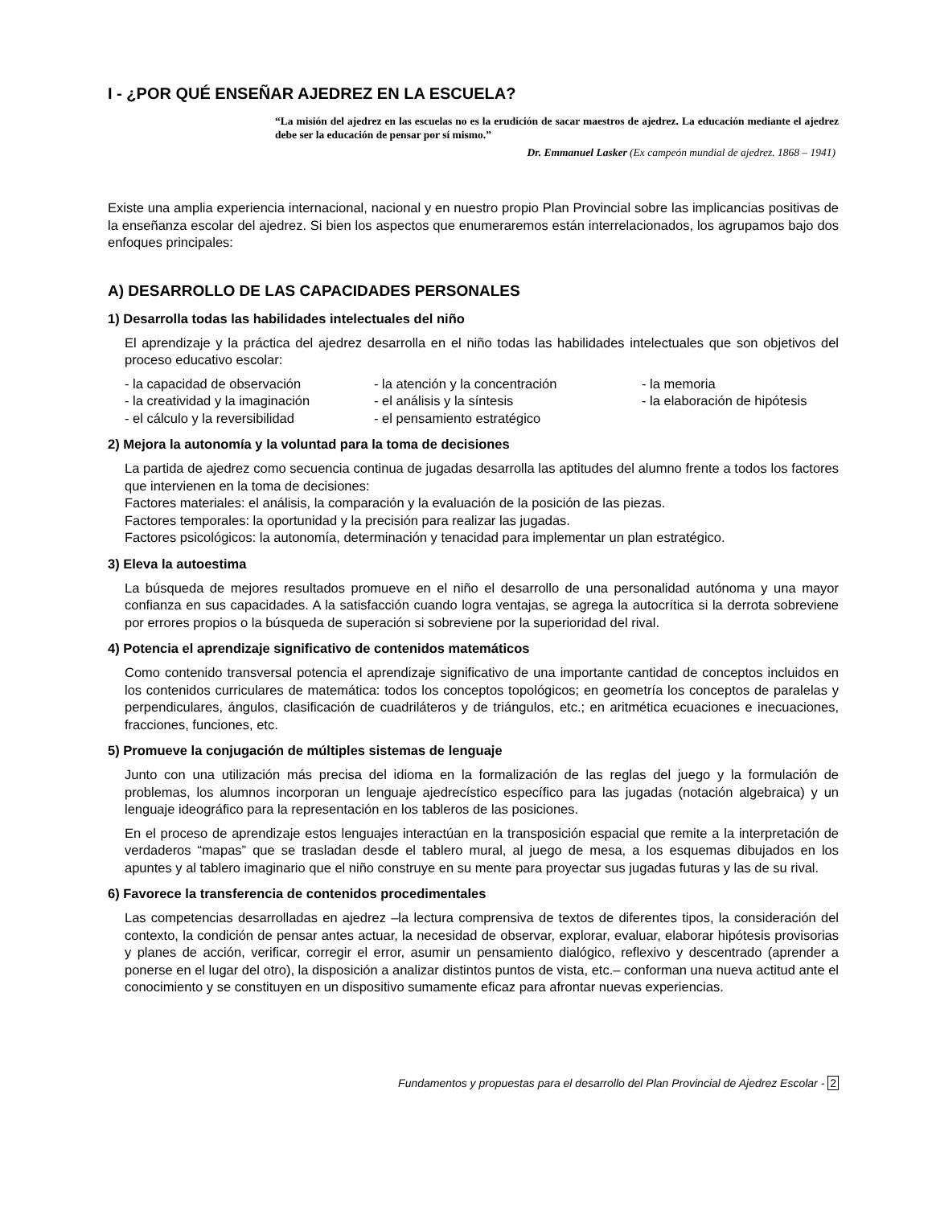I - ¿POR QUÉ ENSEÑAR AJEDREZ EN LA ESCUELA?
“La misión del ajedrez en las escuelas no es la erudición de sacar maestros de ajedrez. La educación mediante el ajedrez debe ser la educación de pensar por sí mismo.”
Dr. Emmanuel Lasker (Ex campeón mundial de ajedrez. 1868 – 1941)
Existe una amplia experiencia internacional, nacional y en nuestro propio Plan Provincial sobre las implicancias positivas de la enseñanza escolar del ajedrez. Si bien los aspectos que enumeraremos están interrelacionados, los agrupamos bajo dos enfoques principales:
A) DESARROLLO DE LAS CAPACIDADES PERSONALES
1) Desarrolla todas las habilidades intelectuales del niño
El aprendizaje y la práctica del ajedrez desarrolla en el niño todas las habilidades intelectuales que son objetivos del proceso educativo escolar:
- la capacidad de observación
- la atención y la concentración
- la memoria
- la creatividad y la imaginación
- el análisis y la síntesis
- la elaboración de hipótesis
- el cálculo y la reversibilidad
- el pensamiento estratégico
2) Mejora la autonomía y la voluntad para la toma de decisiones
La partida de ajedrez como secuencia continua de jugadas desarrolla las aptitudes del alumno frente a todos los factores que intervienen en la toma de decisiones:
Factores materiales: el análisis, la comparación y la evaluación de la posición de las piezas.
Factores temporales: la oportunidad y la precisión para realizar las jugadas.
Factores psicológicos: la autonomía, determinación y tenacidad para implementar un plan estratégico.
3) Eleva la autoestima
La búsqueda de mejores resultados promueve en el niño el desarrollo de una personalidad autónoma y una mayor confianza en sus capacidades. A la satisfacción cuando logra ventajas, se agrega la autocrítica si la derrota sobreviene por errores propios o la búsqueda de superación si sobreviene por la superioridad del rival.
4) Potencia el aprendizaje significativo de contenidos matemáticos
Como contenido transversal potencia el aprendizaje significativo de una importante cantidad de conceptos incluidos en los contenidos curriculares de matemática: todos los conceptos topológicos; en geometría los conceptos de paralelas y perpendiculares, ángulos, clasificación de cuadriláteros y de triángulos, etc.; en aritmética ecuaciones e inecuaciones, fracciones, funciones, etc.
5) Promueve la conjugación de múltiples sistemas de lenguaje
Junto con una utilización más precisa del idioma en la formalización de las reglas del juego y la formulación de problemas, los alumnos incorporan un lenguaje ajedrecístico específico para las jugadas (notación algebraica) y un lenguaje ideográfico para la representación en los tableros de las posiciones.
En el proceso de aprendizaje estos lenguajes interactúan en la transposición espacial que remite a la interpretación de verdaderos “mapas” que se trasladan desde el tablero mural, al juego de mesa, a los esquemas dibujados en los apuntes y al tablero imaginario que el niño construye en su mente para proyectar sus jugadas futuras y las de su rival.
6) Favorece la transferencia de contenidos procedimentales
Las competencias desarrolladas en ajedrez –la lectura comprensiva de textos de diferentes tipos, la consideración del contexto, la condición de pensar antes actuar, la necesidad de observar, explorar, evaluar, elaborar hipótesis provisorias y planes de acción, verificar, corregir el error, asumir un pensamiento dialógico, reflexivo y descentrado (aprender a ponerse en el lugar del otro), la disposición a analizar distintos puntos de vista, etc.– conforman una nueva actitud ante el conocimiento y se constituyen en un dispositivo sumamente eficaz para afrontar nuevas experiencias.
Fundamentos y propuestas para el desarrollo del Plan Provincial de Ajedrez Escolar - 2